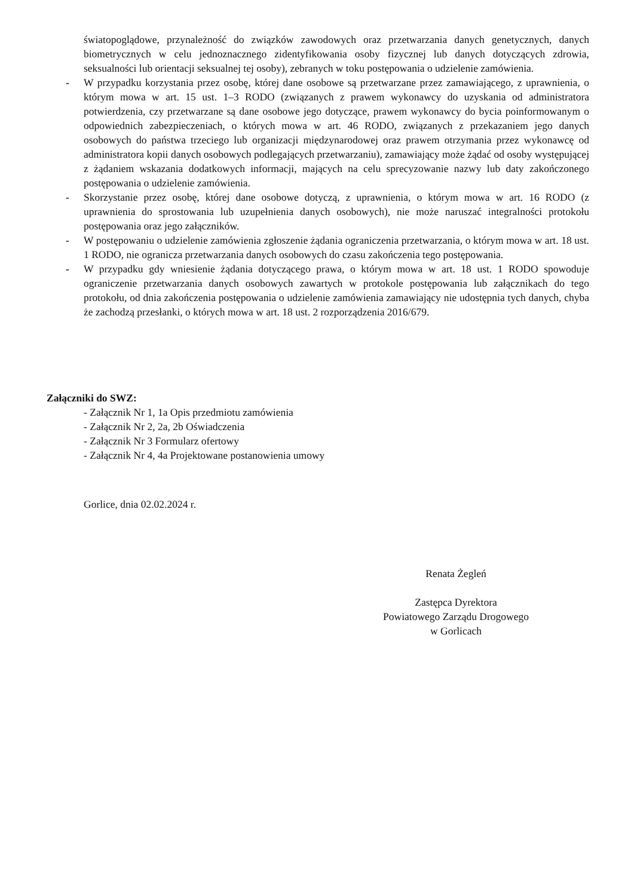światopoglądowe, przynależność do związków zawodowych oraz przetwarzania danych genetycznych, danych biometrycznych w celu jednoznacznego zidentyfikowania osoby fizycznej lub danych dotyczących zdrowia, seksualności lub orientacji seksualnej tej osoby), zebranych w toku postępowania o udzielenie zamówienia.
- W przypadku korzystania przez osobę, której dane osobowe są przetwarzane przez zamawiającego, z uprawnienia, o którym mowa w art. 15 ust. 1–3 RODO (związanych z prawem wykonawcy do uzyskania od administratora potwierdzenia, czy przetwarzane są dane osobowe jego dotyczące, prawem wykonawcy do bycia poinformowanym o odpowiednich zabezpieczeniach, o których mowa w art. 46 RODO, związanych z przekazaniem jego danych osobowych do państwa trzeciego lub organizacji międzynarodowej oraz prawem otrzymania przez wykonawcę od administratora kopii danych osobowych podlegających przetwarzaniu), zamawiający może żądać od osoby występującej z żądaniem wskazania dodatkowych informacji, mających na celu sprecyzowanie nazwy lub daty zakończonego postępowania o udzielenie zamówienia.
- Skorzystanie przez osobę, której dane osobowe dotyczą, z uprawnienia, o którym mowa w art. 16 RODO (z uprawnienia do sprostowania lub uzupełnienia danych osobowych), nie może naruszać integralności protokołu postępowania oraz jego załączników.
- W postępowaniu o udzielenie zamówienia zgłoszenie żądania ograniczenia przetwarzania, o którym mowa w art. 18 ust. 1 RODO, nie ogranicza przetwarzania danych osobowych do czasu zakończenia tego postępowania.
- W przypadku gdy wniesienie żądania dotyczącego prawa, o którym mowa w art. 18 ust. 1 RODO spowoduje ograniczenie przetwarzania danych osobowych zawartych w protokole postępowania lub załącznikach do tego protokołu, od dnia zakończenia postępowania o udzielenie zamówienia zamawiający nie udostępnia tych danych, chyba że zachodzą przesłanki, o których mowa w art. 18 ust. 2 rozporządzenia 2016/679.
Załączniki do SWZ:
- Załącznik Nr 1, 1a Opis przedmiotu zamówienia
- Załącznik Nr 2, 2a, 2b Oświadczenia
- Załącznik Nr 3 Formularz ofertowy
- Załącznik Nr 4, 4a Projektowane postanowienia umowy
Gorlice, dnia 02.02.2024 r.
Renata Żegleń
Zastępca Dyrektora
Powiatowego Zarządu Drogowego
w Gorlicach